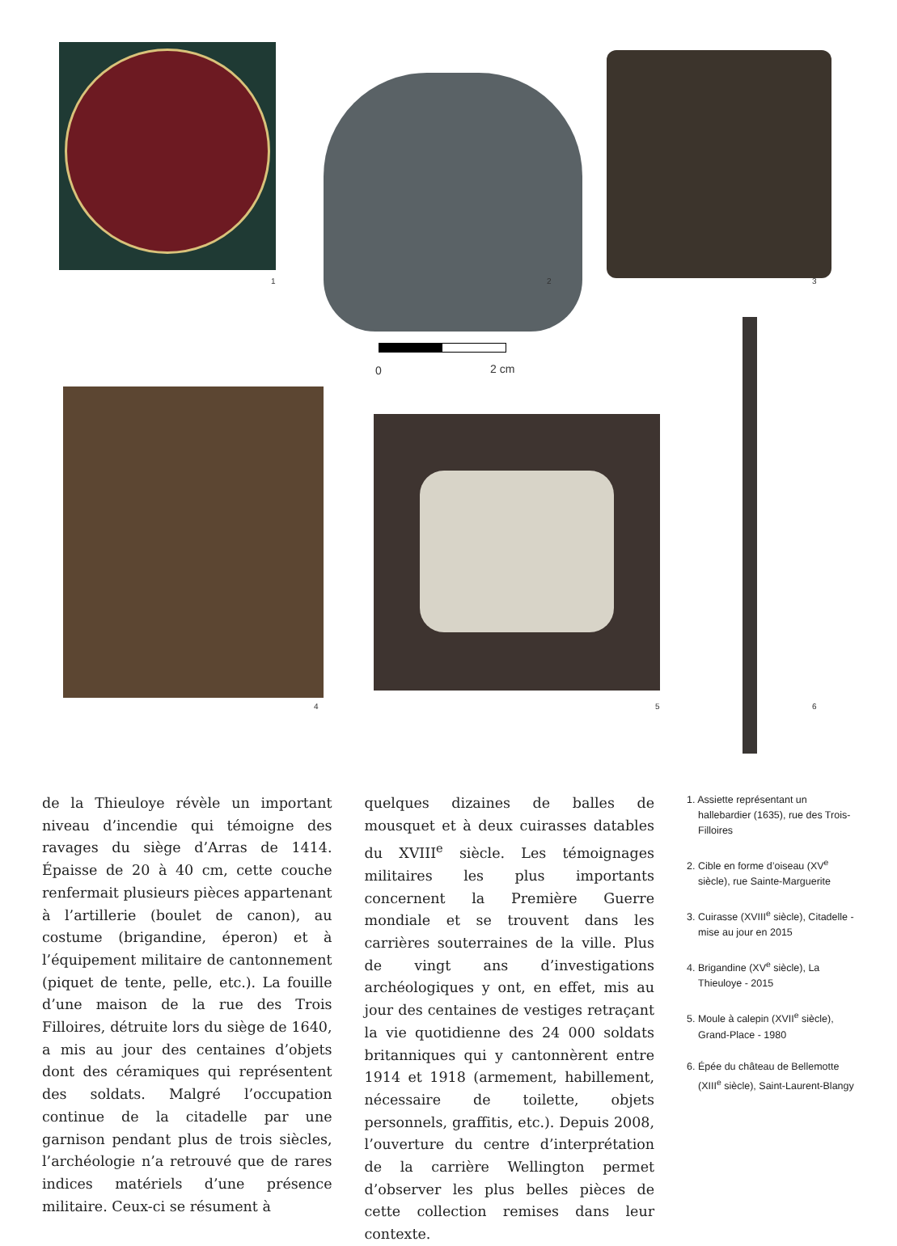1 2
0 2 cm
3
4 5 6
de la Thieuloye révèle un important niveau d’incendie qui témoigne des ravages du siège d’Arras de 1414. Épaisse de 20 à 40 cm, cette couche renfermait plusieurs pièces appartenant à l’artillerie (boulet de canon), au costume (brigandine, éperon) et à l’équipement militaire de cantonnement (piquet de tente, pelle, etc.). La fouille d’une maison de la rue des Trois Filloires, détruite lors du siège de 1640, a mis au jour des centaines d’objets dont des céramiques qui représentent des soldats. Malgré l’occupation continue de la citadelle par une garnison pendant plus de trois siècles, l’archéologie n’a retrouvé que de rares indices matériels d’une présence militaire. Ceux-ci se résument à
quelques dizaines de balles de mousquet et à deux cuirasses datables du XVIII<sup>e</sup> siècle. Les témoignages militaires les plus importants concernent la Première Guerre mondiale et se trouvent dans les carrières souterraines de la ville. Plus de vingt ans d’investigations archéologiques y ont, en effet, mis au jour des centaines de vestiges retraçant la vie quotidienne des 24 000 soldats britanniques qui y cantonnèrent entre 1914 et 1918 (armement, habillement, nécessaire de toilette, objets personnels, graffitis, etc.). Depuis 2008, l’ouverture du centre d’interprétation de la carrière Wellington permet d’observer les plus belles pièces de cette collection remises dans leur contexte.
1. Assiette représentant un hallebardier (1635), rue des Trois-Filloires
2. Cible en forme d’oiseau (XV<sup>e</sup> siècle), rue Sainte-Marguerite
3. Cuirasse (XVIII<sup>e</sup> siècle), Citadelle - mise au jour en 2015
4. Brigandine (XV<sup>e</sup> siècle), La Thieuloye - 2015
5. Moule à calepin (XVII<sup>e</sup> siècle), Grand-Place - 1980
6. Épée du château de Bellemotte (XIII<sup>e</sup> siècle), Saint-Laurent-Blangy